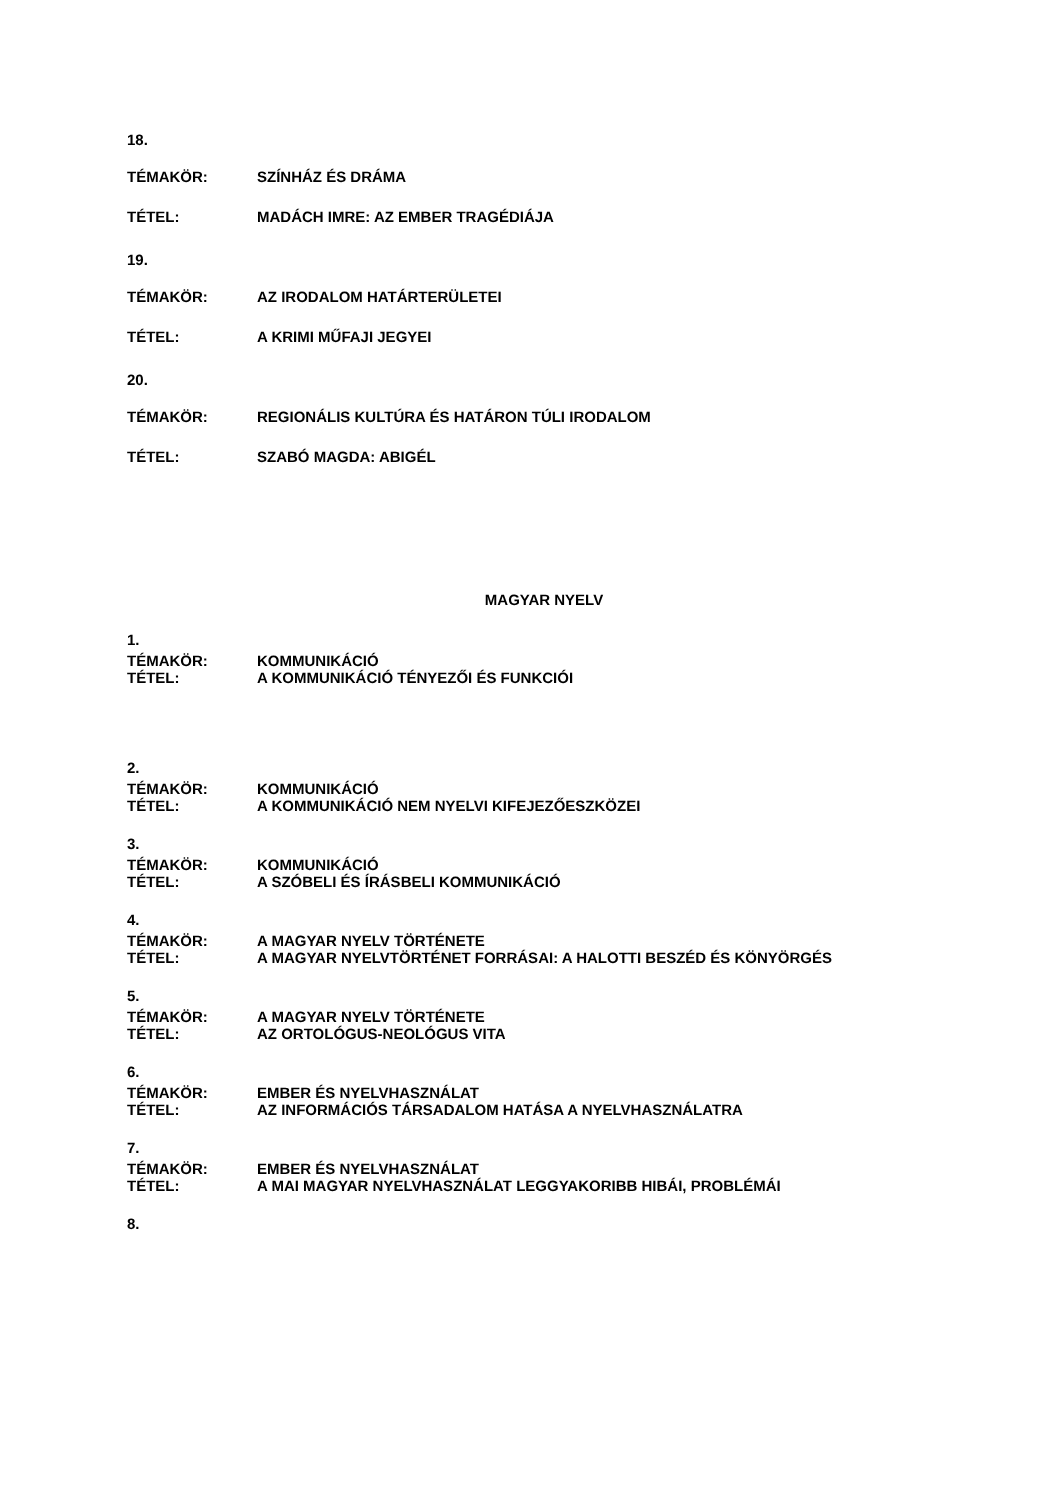18.
TÉMAKÖR: SZÍNHÁZ ÉS DRÁMA
TÉTEL: MADÁCH IMRE: AZ EMBER TRAGÉDIÁJA
19.
TÉMAKÖR: AZ IRODALOM HATÁRTERÜLETEI
TÉTEL: A KRIMI MŰFAJI JEGYEI
20.
TÉMAKÖR: REGIONÁLIS KULTÚRA ÉS HATÁRON TÚLI IRODALOM
TÉTEL: SZABÓ MAGDA: ABIGÉL
MAGYAR NYELV
1.
TÉMAKÖR: KOMMUNIKÁCIÓ
TÉTEL: A KOMMUNIKÁCIÓ TÉNYEZŐI ÉS FUNKCIÓI
2.
TÉMAKÖR: KOMMUNIKÁCIÓ
TÉTEL: A KOMMUNIKÁCIÓ NEM NYELVI KIFEJEZŐESZKÖZEI
3.
TÉMAKÖR: KOMMUNIKÁCIÓ
TÉTEL: A SZÓBELI ÉS ÍRÁSBELI KOMMUNIKÁCIÓ
4.
TÉMAKÖR: A MAGYAR NYELV TÖRTÉNETE
TÉTEL: A MAGYAR NYELVTÖRTÉNET FORRÁSAI: A HALOTTI BESZÉD ÉS KÖNYÖRGÉS
5.
TÉMAKÖR: A MAGYAR NYELV TÖRTÉNETE
TÉTEL: AZ ORTOLÓGUS-NEOLÓGUS VITA
6.
TÉMAKÖR: EMBER ÉS NYELVHASZNÁLAT
TÉTEL: AZ INFORMÁCIÓS TÁRSADALOM HATÁSA A NYELVHASZNÁLATRA
7.
TÉMAKÖR: EMBER ÉS NYELVHASZNÁLAT
TÉTEL: A MAI MAGYAR NYELVHASZNÁLAT LEGGYAKORIBB HIBÁI, PROBLÉMÁI
8.